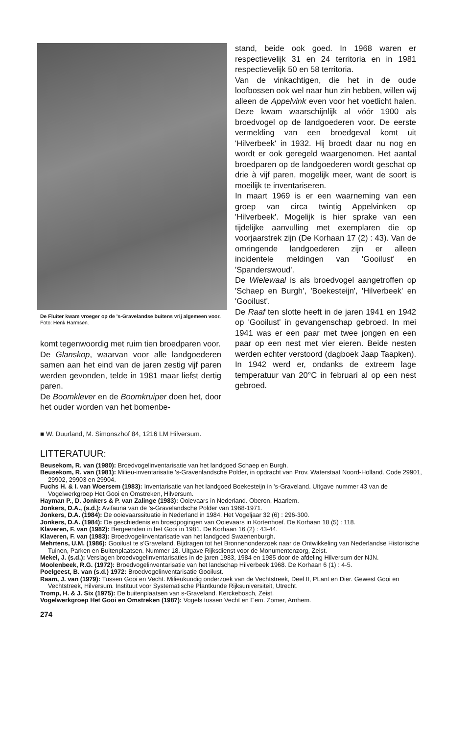De Fluiter kwam vroeger op de 's-Gravelandse buitens vrij algemeen voor.
Foto: Henk Harmsen.
komt tegenwoordig met ruim tien broedparen voor.
De Glanskop, waarvan voor alle landgoederen samen aan het eind van de jaren zestig vijf paren werden gevonden, telde in 1981 maar liefst dertig paren.
De Boomklever en de Boomkruiper doen het, door het ouder worden van het bomenbe-
stand, beide ook goed. In 1968 waren er respectievelijk 31 en 24 territoria en in 1981 respectievelijk 50 en 58 territoria.
Van de vinkachtigen, die het in de oude loofbossen ook wel naar hun zin hebben, willen wij alleen de Appelvink even voor het voetlicht halen. Deze kwam waarschijnlijk al vóór 1900 als broedvogel op de landgoederen voor. De eerste vermelding van een broedgeval komt uit 'Hilverbeek' in 1932. Hij broedt daar nu nog en wordt er ook geregeld waargenomen. Het aantal broedparen op de landgoederen wordt geschat op drie à vijf paren, mogelijk meer, want de soort is moeilijk te inventariseren.
In maart 1969 is er een waarneming van een groep van circa twintig Appelvinken op 'Hilverbeek'. Mogelijk is hier sprake van een tijdelijke aanvulling met exemplaren die op voorjaarstrek zijn (De Korhaan 17 (2) : 43). Van de omringende landgoederen zijn er alleen incidentele meldingen van 'Gooilust' en 'Spanderswoud'.
De Wielewaal is als broedvogel aangetroffen op 'Schaep en Burgh', 'Boekesteijn', 'Hilverbeek' en 'Gooilust'.
De Raaf ten slotte heeft in de jaren 1941 en 1942 op 'Gooilust' in gevangenschap gebroed. In mei 1941 was er een paar met twee jongen en een paar op een nest met vier eieren. Beide nesten werden echter verstoord (dagboek Jaap Taapken). In 1942 werd er, ondanks de extreem lage temperatuur van 20°C in februari al op een nest gebroed.
■ W. Duurland, M. Simonszhof 84, 1216 LM Hilversum.
LITTERATUUR:
Beusekom, R. van (1980): Broedvogelinventarisatie van het landgoed Schaep en Burgh.
Beusekom, R. van (1981): Milieu-inventarisatie 's-Gravenlandsche Polder, in opdracht van Prov. Waterstaat Noord-Holland. Code 29901, 29902, 29903 en 29904.
Fuchs H. & I. van Woersem (1983): Inventarisatie van het landgoed Boekesteijn in 's-Graveland. Uitgave nummer 43 van de Vogelwerkgroep Het Gooi en Omstreken, Hilversum.
Hayman P., D. Jonkers & P. van Zalinge (1983): Ooievaars in Nederland. Oberon, Haarlem.
Jonkers, D.A., (s.d.): Avifauna van de 's-Gravelandsche Polder van 1968-1971.
Jonkers, D.A. (1984): De ooievaarssituatie in Nederland in 1984. Het Vogeljaar 32 (6) : 296-300.
Jonkers, D.A. (1984): De geschiedenis en broedpogingen van Ooievaars in Kortenhoef. De Korhaan 18 (5) : 118.
Klaveren, F. van (1982): Bergeenden in het Gooi in 1981. De Korhaan 16 (2) : 43-44.
Klaveren, F. van (1983): Broedvogelinventarisatie van het landgoed Swaenenburgh.
Mehrtens, U.M. (1986): Gooilust te s'Graveland. Bijdragen tot het Bronnenonderzoek naar de Ontwikkeling van Nederlandse Historische Tuinen, Parken en Buitenplaatsen. Nummer 18. Uitgave Rijksdienst voor de Monumentenzorg, Zeist.
Mekel, J. (s.d.): Verslagen broedvogelinventarisaties in de jaren 1983, 1984 en 1985 door de afdeling Hilversum der NJN.
Moolenbeek, R.G. (1972): Broedvogelinventarisatie van het landschap Hilverbeek 1968. De Korhaan 6 (1) : 4-5.
Poelgeest, B. van (s.d.) 1972: Broedvogelinventarisatie Gooilust.
Raam, J. van (1979): Tussen Gooi en Vecht. Milieukundig onderzoek van de Vechtstreek, Deel II, PLant en Dier. Gewest Gooi en Vechtstreek, Hilversum. Instituut voor Systematische Plantkunde Rijksuniversiteit, Utrecht.
Tromp, H. & J. Six (1975): De buitenplaatsen van s-Graveland. Kerckebosch, Zeist.
Vogelwerkgroep Het Gooi en Omstreken (1987): Vogels tussen Vecht en Eem. Zomer, Arnhem.
274